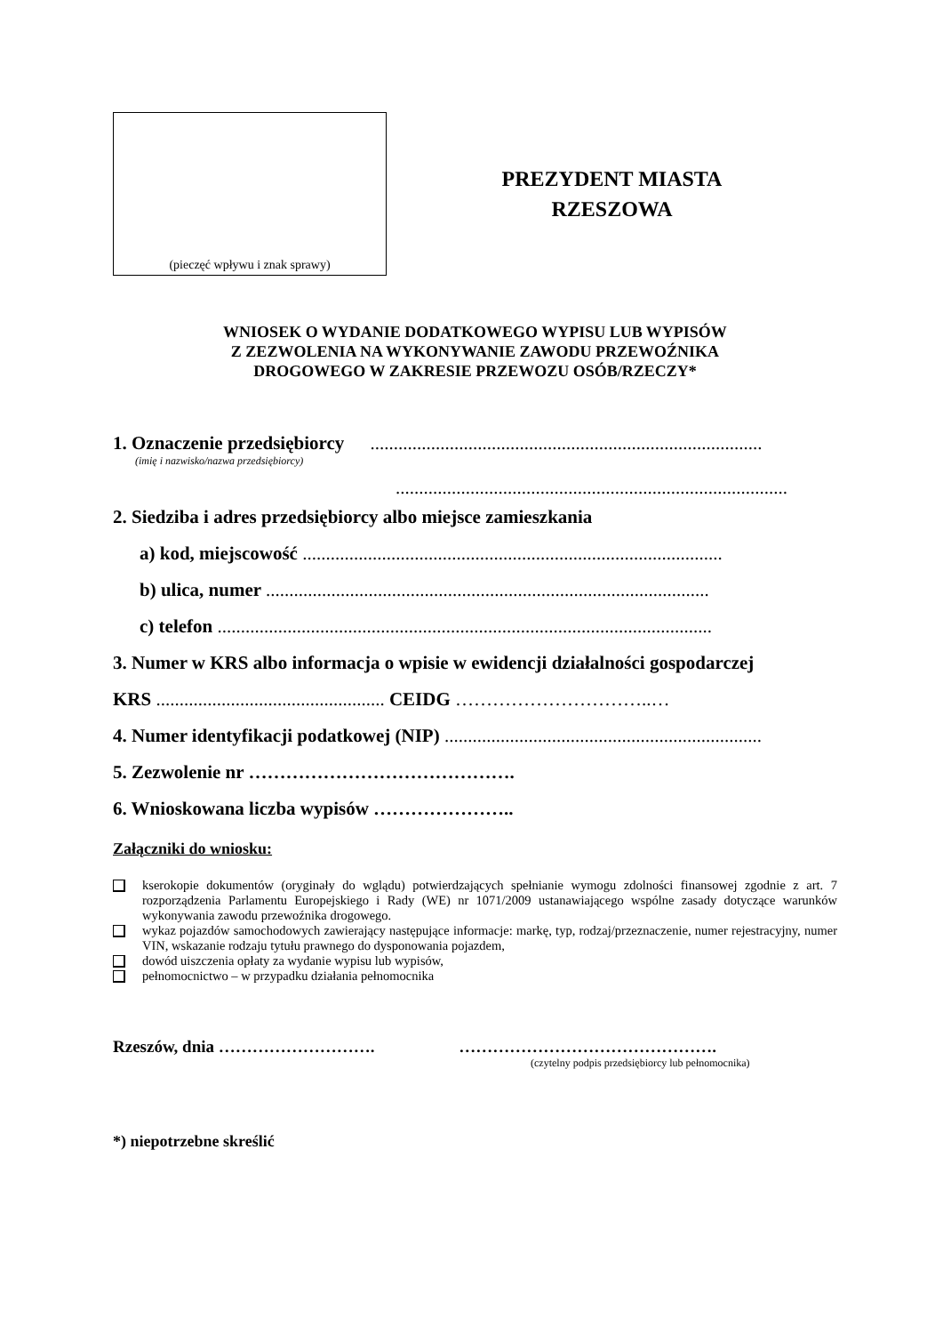(pieczęć wpływu i znak sprawy)
PREZYDENT MIASTA
RZESZOWA
WNIOSEK O WYDANIE DODATKOWEGO WYPISU LUB WYPISÓW
Z ZEZWOLENIA NA WYKONYWANIE ZAWODU PRZEWOŹNIKA
DROGOWEGO W ZAKRESIE PRZEWOZU OSÓB/RZECZY*
1. Oznaczenie przedsiębiorcy ....................................................................................
(imię i nazwisko/nazwa przedsiębiorcy)
....................................................................................
2. Siedziba i adres przedsiębiorcy albo miejsce zamieszkania
a) kod, miejscowość ..........................................................................................
b) ulica, numer ...............................................................................................
c) telefon ..........................................................................................................
3. Numer w KRS albo informacja o wpisie w ewidencji działalności gospodarczej
KRS ................................................. CEIDG …………………………..…
4. Numer identyfikacji podatkowej (NIP) ....................................................................
5. Zezwolenie nr …………………………………….
6. Wnioskowana liczba wypisów …………………..
Załączniki do wniosku:
kserokopie dokumentów (oryginały do wglądu) potwierdzających spełnianie wymogu zdolności finansowej zgodnie z art. 7 rozporządzenia Parlamentu Europejskiego i Rady (WE) nr 1071/2009 ustanawiającego wspólne zasady dotyczące warunków wykonywania zawodu przewoźnika drogowego.
wykaz pojazdów samochodowych zawierający następujące informacje: markę, typ, rodzaj/przeznaczenie, numer rejestracyjny, numer VIN, wskazanie rodzaju tytułu prawnego do dysponowania pojazdem,
dowód uiszczenia opłaty za wydanie wypisu lub wypisów,
pełnomocnictwo – w przypadku działania pełnomocnika
Rzeszów, dnia ………………………. ……………………………………….
(czytelny podpis przedsiębiorcy lub pełnomocnika)
*) niepotrzebne skreślić